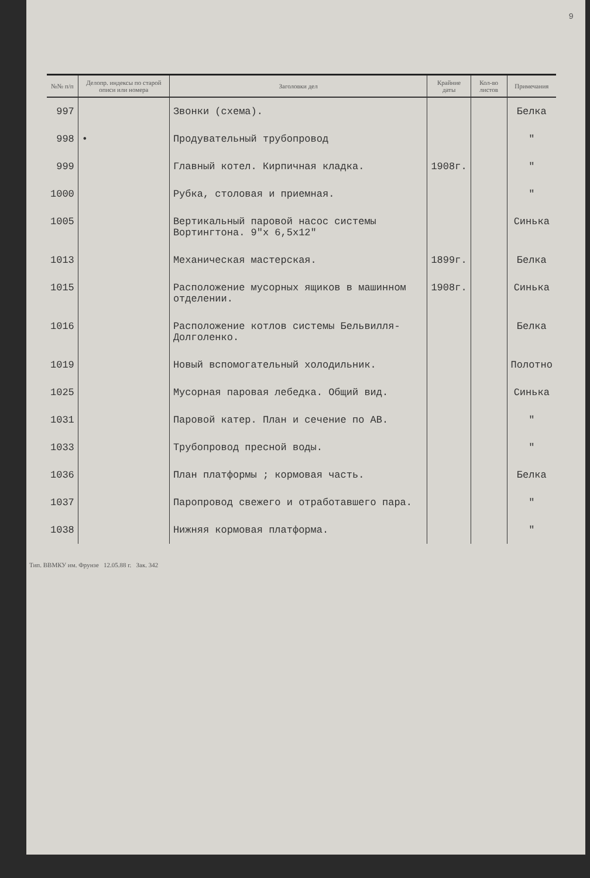9
| №№ п/п | Делопр. индексы по старой описи или номера | Заголовки дел | Крайние даты | Кол-во листов | Примечания |
| --- | --- | --- | --- | --- | --- |
| 997 | | Звонки (схема). | | | Белка |
| 998 | • | Продувательный трубопровод | | | " |
| 999 | | Главный котел. Кирпичная кладка. | 1908г. | | " |
| 1000 | | Рубка, столовая и приемная. | | | " |
| 1005 | | Вертикальный паровой насос системы Вортингтона. 9"х 6,5х12" | | | Синька |
| 1013 | | Механическая мастерская. | 1899г. | | Белка |
| 1015 | | Расположение мусорных ящиков в машинном отделении. | 1908г. | | Синька |
| 1016 | | Расположение котлов системы Бельвилля-Долголенко. | | | Белка |
| 1019 | | Новый вспомогательный холодильник. | | | Полотно |
| 1025 | | Мусорная паровая лебедка. Общий вид. | | | Синька |
| 1031 | | Паровой катер. План и сечение по АВ. | | | " |
| 1033 | | Трубопровод пресной воды. | | | " |
| 1036 | | План платформы ; кормовая часть. | | | Белка |
| 1037 | | Паропровод свежего и отработавшего пара. | | | " |
| 1038 | | Нижняя кормовая платформа. | | | " |
Тип. ВВМКУ им. Фрунзе 12.05.88 г. Зак. 342